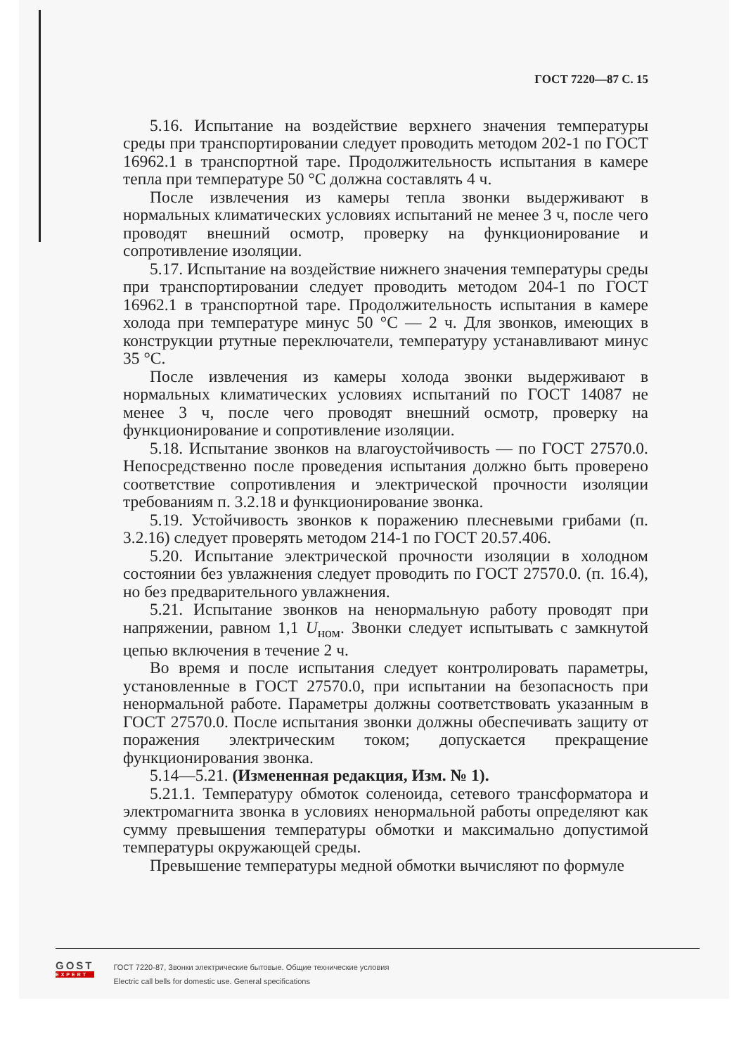ГОСТ 7220—87 С. 15
5.16. Испытание на воздействие верхнего значения температуры среды при транспортировании следует проводить методом 202-1 по ГОСТ 16962.1 в транспортной таре. Продолжительность испытания в камере тепла при температуре 50 °С должна составлять 4 ч.
После извлечения из камеры тепла звонки выдерживают в нормальных климатических условиях испытаний не менее 3 ч, после чего проводят внешний осмотр, проверку на функционирование и сопротивление изоляции.
5.17. Испытание на воздействие нижнего значения температуры среды при транспортировании следует проводить методом 204-1 по ГОСТ 16962.1 в транспортной таре. Продолжительность испытания в камере холода при температуре минус 50 °С — 2 ч. Для звонков, имеющих в конструкции ртутные переключатели, температуру устанавливают минус 35 °С.
После извлечения из камеры холода звонки выдерживают в нормальных климатических условиях испытаний по ГОСТ 14087 не менее 3 ч, после чего проводят внешний осмотр, проверку на функционирование и сопротивление изоляции.
5.18. Испытание звонков на влагоустойчивость — по ГОСТ 27570.0. Непосредственно после проведения испытания должно быть проверено соответствие сопротивления и электрической прочности изоляции требованиям п. 3.2.18 и функционирование звонка.
5.19. Устойчивость звонков к поражению плесневыми грибами (п. 3.2.16) следует проверять методом 214-1 по ГОСТ 20.57.406.
5.20. Испытание электрической прочности изоляции в холодном состоянии без увлажнения следует проводить по ГОСТ 27570.0. (п. 16.4), но без предварительного увлажнения.
5.21. Испытание звонков на ненормальную работу проводят при напряжении, равном 1,1 U<sub>ном</sub>. Звонки следует испытывать с замкнутой цепью включения в течение 2 ч.
Во время и после испытания следует контролировать параметры, установленные в ГОСТ 27570.0, при испытании на безопасность при ненормальной работе. Параметры должны соответствовать указанным в ГОСТ 27570.0. После испытания звонки должны обеспечивать защиту от поражения электрическим током; допускается прекращение функционирования звонка.
5.14—5.21. (Измененная редакция, Изм. № 1).
5.21.1. Температуру обмоток соленоида, сетевого трансформатора и электромагнита звонка в условиях ненормальной работы определяют как сумму превышения температуры обмотки и максимально допустимой температуры окружающей среды.
Превышение температуры медной обмотки вычисляют по формуле
GOST
EXPERT
ГОСТ 7220-87, Звонки электрические бытовые. Общие технические условия
Electric call bells for domestic use. General specifications